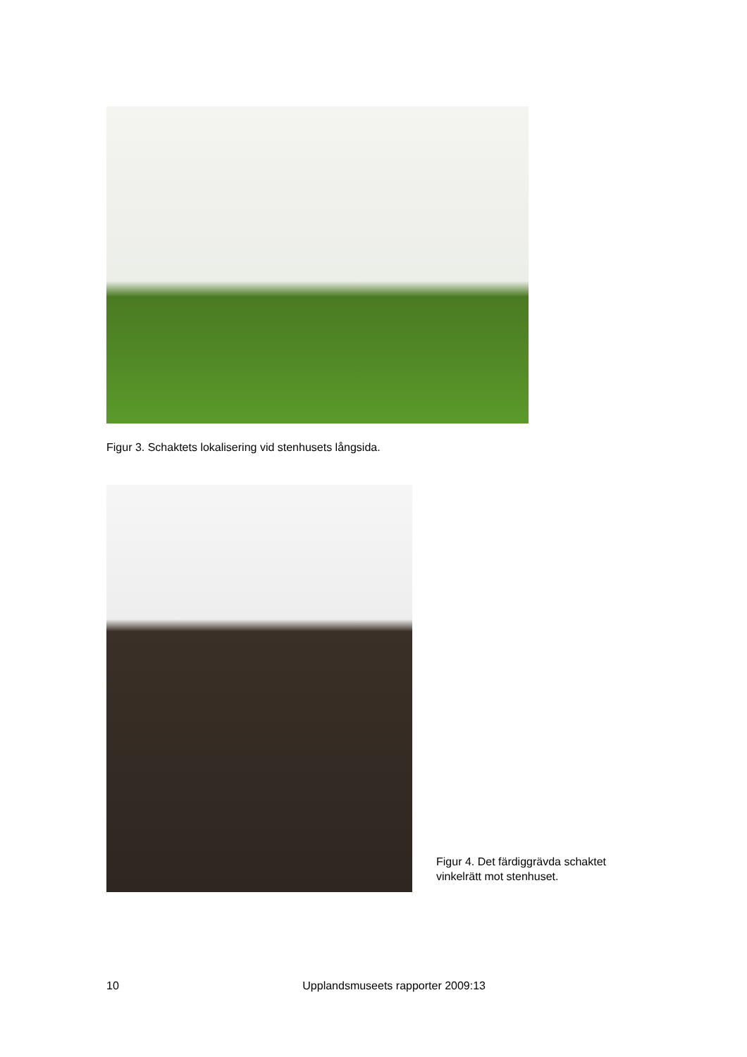Figur 3. Schaktets lokalisering vid stenhusets långsida.
Figur 4. Det färdiggrävda schaktet
vinkelrätt mot stenhuset.
10 Upplandsmuseets rapporter 2009:13